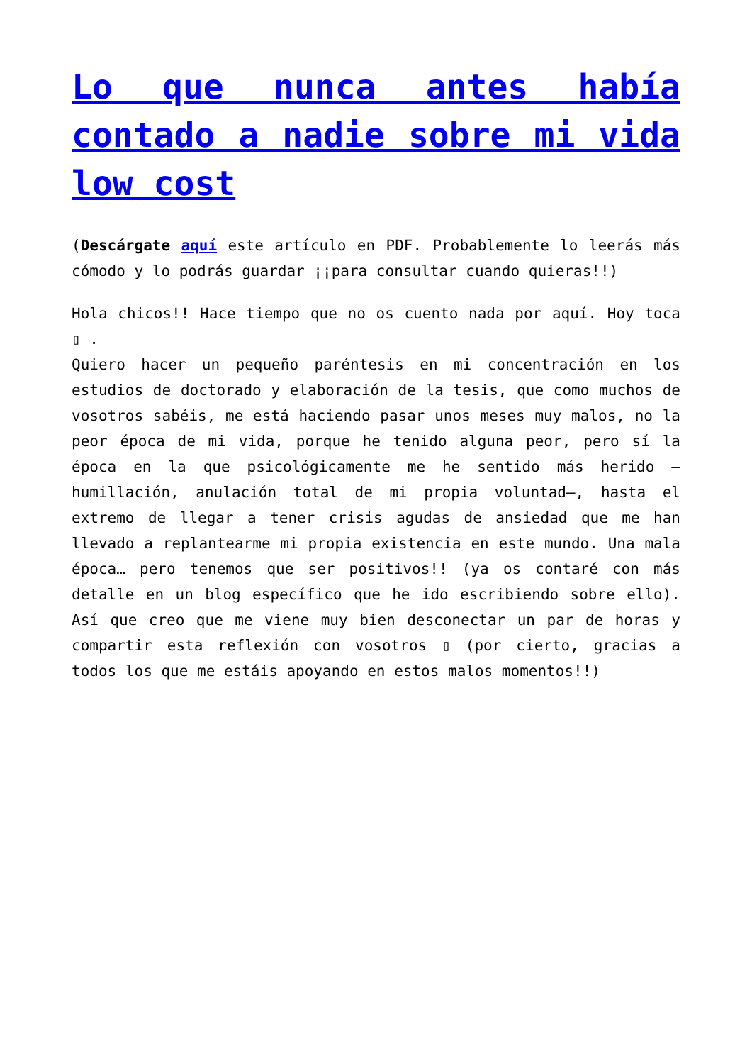Lo que nunca antes había contado a nadie sobre mi vida low cost
(Descárgate aquí este artículo en PDF. Probablemente lo leerás más cómodo y lo podrás guardar ¡¡para consultar cuando quieras!!)
Hola chicos!! Hace tiempo que no os cuento nada por aquí. Hoy toca ▯ .
Quiero hacer un pequeño paréntesis en mi concentración en los estudios de doctorado y elaboración de la tesis, que como muchos de vosotros sabéis, me está haciendo pasar unos meses muy malos, no la peor época de mi vida, porque he tenido alguna peor, pero sí la época en la que psicológicamente me he sentido más herido –humillación, anulación total de mi propia voluntad–, hasta el extremo de llegar a tener crisis agudas de ansiedad que me han llevado a replantearme mi propia existencia en este mundo. Una mala época… pero tenemos que ser positivos!! (ya os contaré con más detalle en un blog específico que he ido escribiendo sobre ello). Así que creo que me viene muy bien desconectar un par de horas y compartir esta reflexión con vosotros ▯ (por cierto, gracias a todos los que me estáis apoyando en estos malos momentos!!)